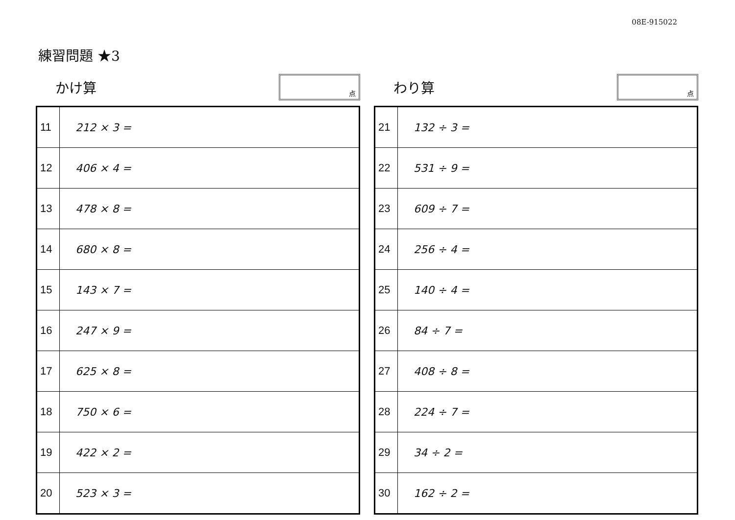08E-915022
練習問題 ★3
かけ算
点
| 11 | 212 × 3 = |
| 12 | 406 × 4 = |
| 13 | 478 × 8 = |
| 14 | 680 × 8 = |
| 15 | 143 × 7 = |
| 16 | 247 × 9 = |
| 17 | 625 × 8 = |
| 18 | 750 × 6 = |
| 19 | 422 × 2 = |
| 20 | 523 × 3 = |
わり算
点
| 21 | 132 ÷ 3 = |
| 22 | 531 ÷ 9 = |
| 23 | 609 ÷ 7 = |
| 24 | 256 ÷ 4 = |
| 25 | 140 ÷ 4 = |
| 26 | 84 ÷ 7 = |
| 27 | 408 ÷ 8 = |
| 28 | 224 ÷ 7 = |
| 29 | 34 ÷ 2 = |
| 30 | 162 ÷ 2 = |